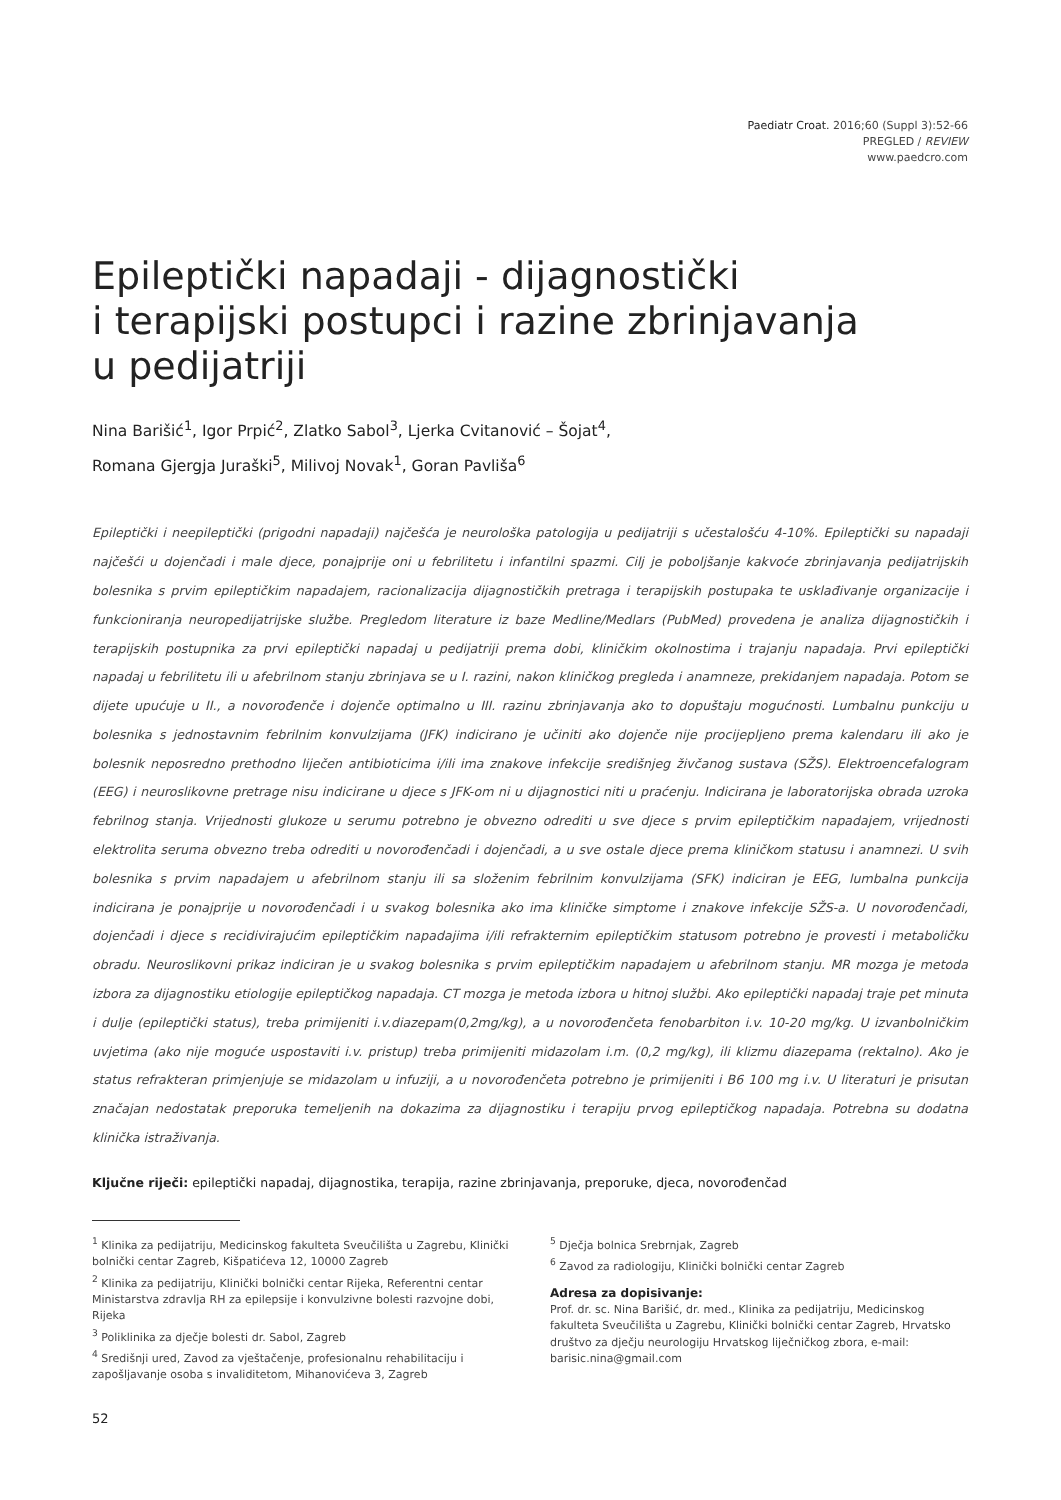Paediatr Croat. 2016;60 (Suppl 3):52-66
PREGLED / REVIEW
www.paedcro.com
Epileptički napadaji - dijagnostički
i terapijski postupci i razine zbrinjavanja
u pedijatriji
Nina Barišić<sup>1</sup>, Igor Prpić<sup>2</sup>, Zlatko Sabol<sup>3</sup>, Ljerka Cvitanović – Šojat<sup>4</sup>,
Romana Gjergja Juraški<sup>5</sup>, Milivoj Novak<sup>1</sup>, Goran Pavliša<sup>6</sup>
Epileptički i neepileptički (prigodni napadaji) najčešća je neurološka patologija u pedijatriji s učestalošću 4-10%. Epileptički su napadaji najčešći u dojenčadi i male djece, ponajprije oni u febrilitetu i infantilni spazmi. Cilj je poboljšanje kakvoće zbrinjavanja pedijatrijskih bolesnika s prvim epileptičkim napadajem, racionalizacija dijagnostičkih pretraga i terapijskih postupaka te usklađivanje organizacije i funkcioniranja neuropedijatrijske službe. Pregledom literature iz baze Medline/Medlars (PubMed) provedena je analiza dijagnostičkih i terapijskih postupnika za prvi epileptički napadaj u pedijatriji prema dobi, kliničkim okolnostima i trajanju napadaja. Prvi epileptički napadaj u febrilitetu ili u afebrilnom stanju zbrinjava se u I. razini, nakon kliničkog pregleda i anamneze, prekidanjem napadaja. Potom se dijete upućuje u II., a novorođenče i dojenče optimalno u III. razinu zbrinjavanja ako to dopuštaju mogućnosti. Lumbalnu punkciju u bolesnika s jednostavnim febrilnim konvulzijama (JFK) indicirano je učiniti ako dojenče nije procijepljeno prema kalendaru ili ako je bolesnik neposredno prethodno liječen antibioticima i/ili ima znakove infekcije središnjeg živčanog sustava (SŽS). Elektroencefalogram (EEG) i neuroslikovne pretrage nisu indicirane u djece s JFK-om ni u dijagnostici niti u praćenju. Indicirana je laboratorijska obrada uzroka febrilnog stanja. Vrijednosti glukoze u serumu potrebno je obvezno odrediti u sve djece s prvim epileptičkim napadajem, vrijednosti elektrolita seruma obvezno treba odrediti u novorođenčadi i dojenčadi, a u sve ostale djece prema kliničkom statusu i anamnezi. U svih bolesnika s prvim napadajem u afebrilnom stanju ili sa složenim febrilnim konvulzijama (SFK) indiciran je EEG, lumbalna punkcija indicirana je ponajprije u novorođenčadi i u svakog bolesnika ako ima kliničke simptome i znakove infekcije SŽS-a. U novorođenčadi, dojenčadi i djece s recidivirajućim epileptičkim napadajima i/ili refrakternim epileptičkim statusom potrebno je provesti i metaboličku obradu. Neuroslikovni prikaz indiciran je u svakog bolesnika s prvim epileptičkim napadajem u afebrilnom stanju. MR mozga je metoda izbora za dijagnostiku etiologije epileptičkog napadaja. CT mozga je metoda izbora u hitnoj službi. Ako epileptički napadaj traje pet minuta i dulje (epileptički status), treba primijeniti i.v.diazepam(0,2mg/kg), a u novorođenčeta fenobarbiton i.v. 10-20 mg/kg. U izvanbolničkim uvjetima (ako nije moguće uspostaviti i.v. pristup) treba primijeniti midazolam i.m. (0,2 mg/kg), ili klizmu diazepama (rektalno). Ako je status refrakteran primjenjuje se midazolam u infuziji, a u novorođenčeta potrebno je primijeniti i B6 100 mg i.v. U literaturi je prisutan značajan nedostatak preporuka temeljenih na dokazima za dijagnostiku i terapiju prvog epileptičkog napadaja. Potrebna su dodatna klinička istraživanja.
Ključne riječi: epileptički napadaj, dijagnostika, terapija, razine zbrinjavanja, preporuke, djeca, novorođenčad
<sup>1</sup> Klinika za pedijatriju, Medicinskog fakulteta Sveučilišta u Zagrebu, Klinički bolnički centar Zagreb, Kišpatićeva 12, 10000 Zagreb
<sup>2</sup> Klinika za pedijatriju, Klinički bolnički centar Rijeka, Referentni centar Ministarstva zdravlja RH za epilepsije i konvulzivne bolesti razvojne dobi, Rijeka
<sup>3</sup> Poliklinika za dječje bolesti dr. Sabol, Zagreb
<sup>4</sup> Središnji ured, Zavod za vještačenje, profesionalnu rehabilitaciju i zapošljavanje osoba s invaliditetom, Mihanovićeva 3, Zagreb
<sup>5</sup> Dječja bolnica Srebrnjak, Zagreb
<sup>6</sup> Zavod za radiologiju, Klinički bolnički centar Zagreb
Adresa za dopisivanje:
Prof. dr. sc. Nina Barišić, dr. med., Klinika za pedijatriju, Medicinskog fakulteta Sveučilišta u Zagrebu, Klinički bolnički centar Zagreb, Hrvatsko društvo za dječju neurologiju Hrvatskog liječničkog zbora, e-mail: barisic.nina@gmail.com
52